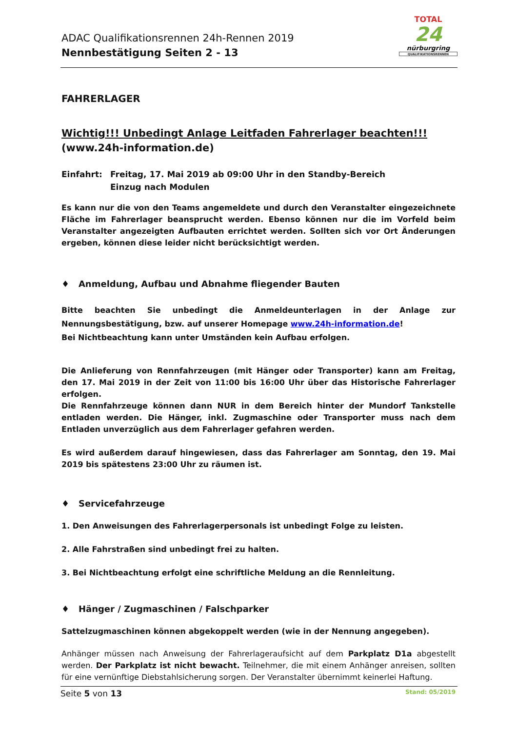ADAC Qualifikationsrennen 24h-Rennen 2019
Nennbestätigung Seiten 2 - 13
TOTAL
24
nürburgring
QUALIFIKATIONSRENNEN
FAHRERLAGER
Wichtig!!! Unbedingt Anlage Leitfaden Fahrerlager beachten!!!
(www.24h-information.de)
Einfahrt: Freitag, 17. Mai 2019 ab 09:00 Uhr in den Standby-Bereich
Einzug nach Modulen
Es kann nur die von den Teams angemeldete und durch den Veranstalter eingezeichnete Fläche im Fahrerlager beansprucht werden. Ebenso können nur die im Vorfeld beim Veranstalter angezeigten Aufbauten errichtet werden. Sollten sich vor Ort Änderungen ergeben, können diese leider nicht berücksichtigt werden.
♦ Anmeldung, Aufbau und Abnahme fliegender Bauten
Bitte beachten Sie unbedingt die Anmeldeunterlagen in der Anlage zur Nennungsbestätigung, bzw. auf unserer Homepage www.24h-information.de!
Bei Nichtbeachtung kann unter Umständen kein Aufbau erfolgen.
Die Anlieferung von Rennfahrzeugen (mit Hänger oder Transporter) kann am Freitag, den 17. Mai 2019 in der Zeit von 11:00 bis 16:00 Uhr über das Historische Fahrerlager erfolgen.
Die Rennfahrzeuge können dann NUR in dem Bereich hinter der Mundorf Tankstelle entladen werden. Die Hänger, inkl. Zugmaschine oder Transporter muss nach dem Entladen unverzüglich aus dem Fahrerlager gefahren werden.
Es wird außerdem darauf hingewiesen, dass das Fahrerlager am Sonntag, den 19. Mai 2019 bis spätestens 23:00 Uhr zu räumen ist.
♦ Servicefahrzeuge
1. Den Anweisungen des Fahrerlagerpersonals ist unbedingt Folge zu leisten.
2. Alle Fahrstraßen sind unbedingt frei zu halten.
3. Bei Nichtbeachtung erfolgt eine schriftliche Meldung an die Rennleitung.
♦ Hänger / Zugmaschinen / Falschparker
Sattelzugmaschinen können abgekoppelt werden (wie in der Nennung angegeben).
Anhänger müssen nach Anweisung der Fahrerlageraufsicht auf dem Parkplatz D1a abgestellt werden. Der Parkplatz ist nicht bewacht. Teilnehmer, die mit einem Anhänger anreisen, sollten für eine vernünftige Diebstahlsicherung sorgen. Der Veranstalter übernimmt keinerlei Haftung.
Seite 5 von 13 Stand: 05/2019